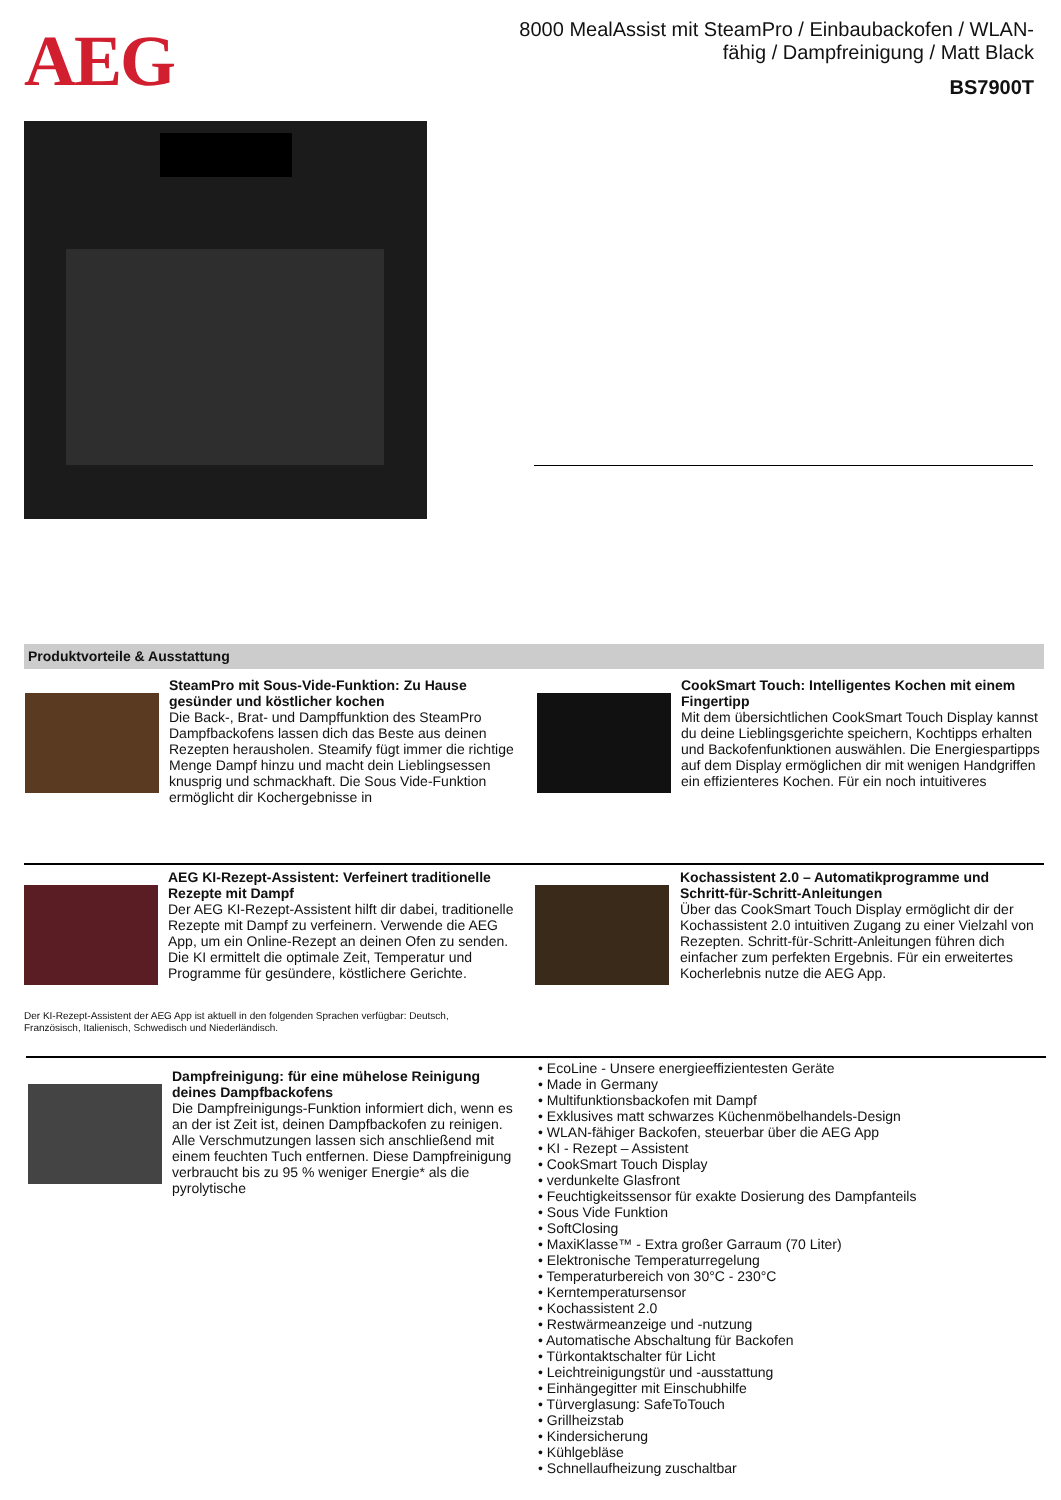AEG
8000 MealAssist mit SteamPro / Einbaubackofen / WLAN-fähig / Dampfreinigung / Matt Black
BS7900T
Produktvorteile & Ausstattung
SteamPro mit Sous-Vide-Funktion: Zu Hause gesünder und köstlicher kochen
Die Back-, Brat- und Dampffunktion des SteamPro Dampfbackofens lassen dich das Beste aus deinen Rezepten herausholen. Steamify fügt immer die richtige Menge Dampf hinzu und macht dein Lieblingsessen knusprig und schmackhaft. Die Sous Vide-Funktion ermöglicht dir Kochergebnisse in
CookSmart Touch: Intelligentes Kochen mit einem Fingertipp
Mit dem übersichtlichen CookSmart Touch Display kannst du deine Lieblingsgerichte speichern, Kochtipps erhalten und Backofenfunktionen auswählen. Die Energiespartipps auf dem Display ermöglichen dir mit wenigen Handgriffen ein effizienteres Kochen. Für ein noch intuitiveres
AEG KI-Rezept-Assistent: Verfeinert traditionelle Rezepte mit Dampf
Der AEG KI-Rezept-Assistent hilft dir dabei, traditionelle Rezepte mit Dampf zu verfeinern. Verwende die AEG App, um ein Online-Rezept an deinen Ofen zu senden. Die KI ermittelt die optimale Zeit, Temperatur und Programme für gesündere, köstlichere Gerichte.
Kochassistent 2.0 – Automatikprogramme und Schritt-für-Schritt-Anleitungen
Über das CookSmart Touch Display ermöglicht dir der Kochassistent 2.0 intuitiven Zugang zu einer Vielzahl von Rezepten. Schritt-für-Schritt-Anleitungen führen dich einfacher zum perfekten Ergebnis. Für ein erweitertes Kocherlebnis nutze die AEG App.
Der KI-Rezept-Assistent der AEG App ist aktuell in den folgenden Sprachen verfügbar: Deutsch, Französisch, Italienisch, Schwedisch und Niederländisch.
Dampfreinigung: für eine mühelose Reinigung deines Dampfbackofens
Die Dampfreinigungs-Funktion informiert dich, wenn es an der ist Zeit ist, deinen Dampfbackofen zu reinigen. Alle Verschmutzungen lassen sich anschließend mit einem feuchten Tuch entfernen. Diese Dampfreinigung verbraucht bis zu 95 % weniger Energie* als die pyrolytische
• EcoLine - Unsere energieeffizientesten Geräte
• Made in Germany
• Multifunktionsbackofen mit Dampf
• Exklusives matt schwarzes Küchenmöbelhandels-Design
• WLAN-fähiger Backofen, steuerbar über die AEG App
• KI - Rezept – Assistent
• CookSmart Touch Display
• verdunkelte Glasfront
• Feuchtigkeitssensor für exakte Dosierung des Dampfanteils
• Sous Vide Funktion
• SoftClosing
• MaxiKlasse™ - Extra großer Garraum (70 Liter)
• Elektronische Temperaturregelung
• Temperaturbereich von 30°C - 230°C
• Kerntemperatursensor
• Kochassistent 2.0
• Restwärmeanzeige und -nutzung
• Automatische Abschaltung für Backofen
• Türkontaktschalter für Licht
• Leichtreinigungstür und -ausstattung
• Einhängegitter mit Einschubhilfe
• Türverglasung: SafeToTouch
• Grillheizstab
• Kindersicherung
• Kühlgebläse
• Schnellaufheizung zuschaltbar